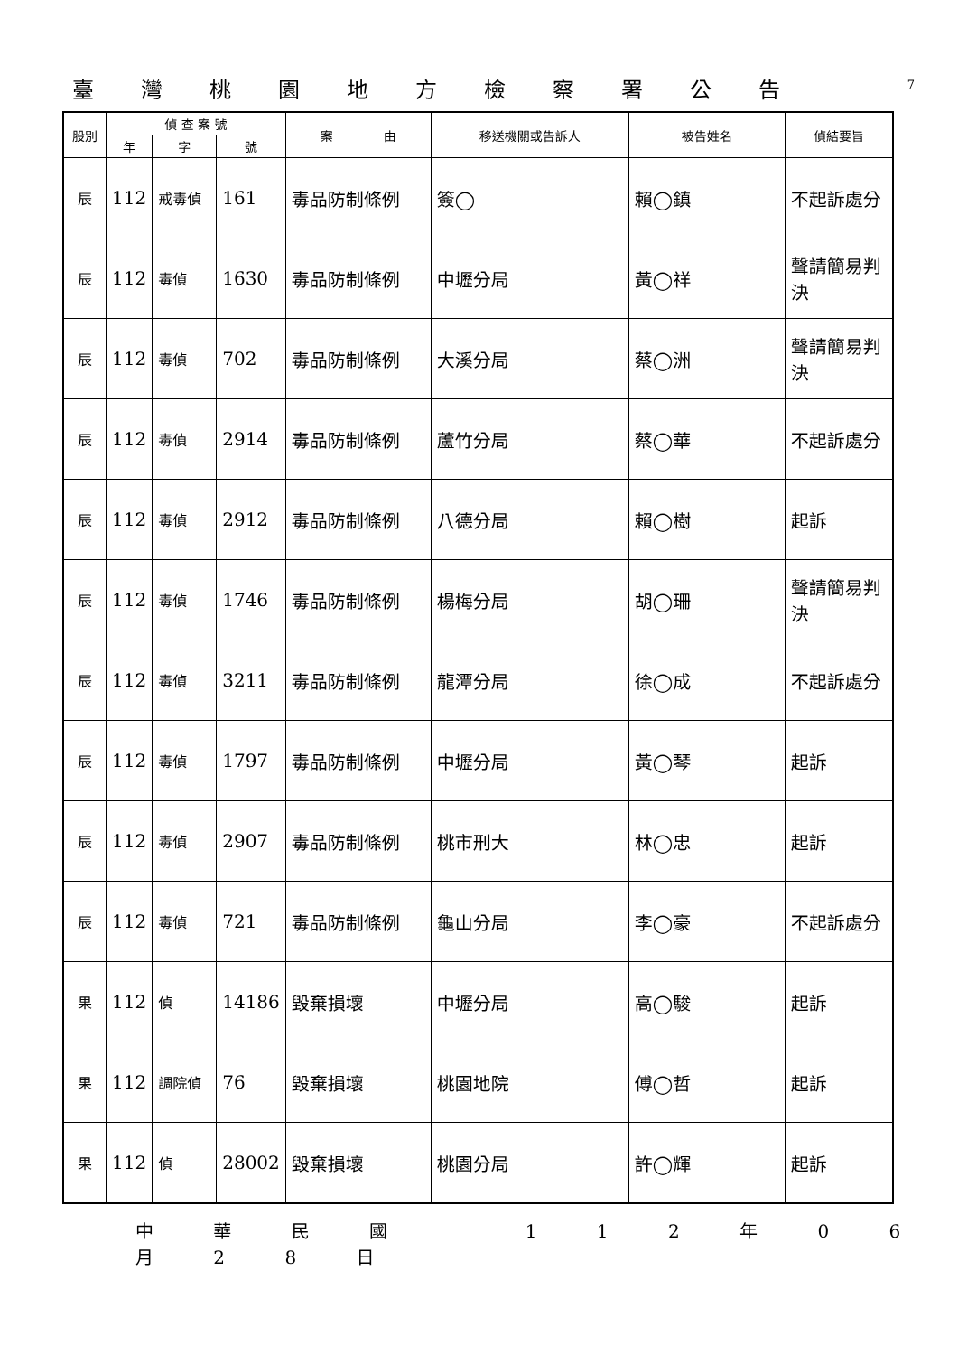7
臺灣桃園地方檢察署公告
| 股別 | 偵 查 案 號 | | | 案 由 | 移送機關或告訴人 | 被告姓名 | 偵結要旨 |
| --- | --- | --- | --- | --- | --- | --- | --- |
| | 年 | 字 | 號 | | | | |
| 辰 | 112 | 戒毒偵 | 161 | 毒品防制條例 | 簽◯ | 賴◯鎮 | 不起訴處分 |
| 辰 | 112 | 毒偵 | 1630 | 毒品防制條例 | 中壢分局 | 黃◯祥 | 聲請簡易判決 |
| 辰 | 112 | 毒偵 | 702 | 毒品防制條例 | 大溪分局 | 蔡◯洲 | 聲請簡易判決 |
| 辰 | 112 | 毒偵 | 2914 | 毒品防制條例 | 蘆竹分局 | 蔡◯華 | 不起訴處分 |
| 辰 | 112 | 毒偵 | 2912 | 毒品防制條例 | 八德分局 | 賴◯樹 | 起訴 |
| 辰 | 112 | 毒偵 | 1746 | 毒品防制條例 | 楊梅分局 | 胡◯珊 | 聲請簡易判決 |
| 辰 | 112 | 毒偵 | 3211 | 毒品防制條例 | 龍潭分局 | 徐◯成 | 不起訴處分 |
| 辰 | 112 | 毒偵 | 1797 | 毒品防制條例 | 中壢分局 | 黃◯琴 | 起訴 |
| 辰 | 112 | 毒偵 | 2907 | 毒品防制條例 | 桃市刑大 | 林◯忠 | 起訴 |
| 辰 | 112 | 毒偵 | 721 | 毒品防制條例 | 龜山分局 | 李◯豪 | 不起訴處分 |
| 果 | 112 | 偵 | 14186 | 毀棄損壞 | 中壢分局 | 高◯駿 | 起訴 |
| 果 | 112 | 調院偵 | 76 | 毀棄損壞 | 桃園地院 | 傅◯哲 | 起訴 |
| 果 | 112 | 偵 | 28002 | 毀棄損壞 | 桃園分局 | 許◯輝 | 起訴 |
中 華 民 國 　 1 1 2 年 0 6 月 2 8 日